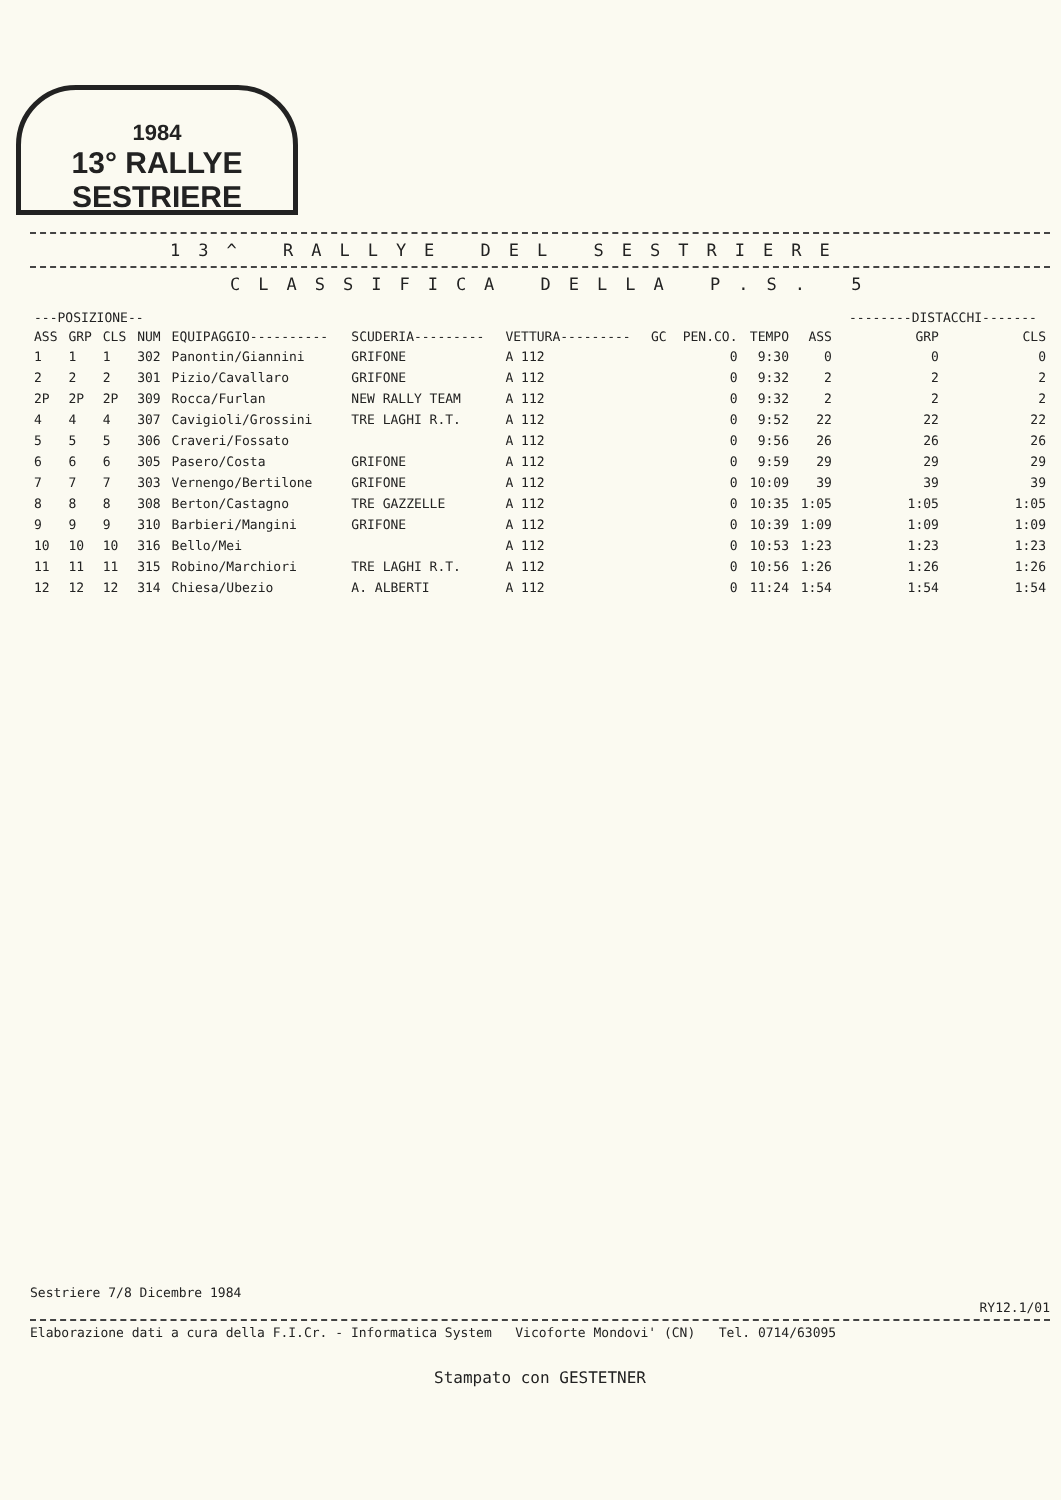1984
13° RALLYE SESTRIERE
13^ RALLYE DEL SESTRIERE
CLASSIFICA DELLA P.S. 5
| ---POSIZIONE-- | | | | | | | | | | | --------DISTACCHI------- | |
| --- | --- | --- | --- | --- | --- | --- | --- | --- | --- | --- | --- | --- |
| ASS | GRP | CLS | NUM | EQUIPAGGIO---------- | SCUDERIA--------- | VETTURA--------- | GC | PEN.CO. | TEMPO | ASS | GRP | CLS |
| 1 | 1 | 1 | 302 | Panontin/Giannini | GRIFONE | A 112 | | 0 | 9:30 | 0 | 0 | 0 |
| 2 | 2 | 2 | 301 | Pizio/Cavallaro | GRIFONE | A 112 | | 0 | 9:32 | 2 | 2 | 2 |
| 2P | 2P | 2P | 309 | Rocca/Furlan | NEW RALLY TEAM | A 112 | | 0 | 9:32 | 2 | 2 | 2 |
| 4 | 4 | 4 | 307 | Cavigioli/Grossini | TRE LAGHI R.T. | A 112 | | 0 | 9:52 | 22 | 22 | 22 |
| 5 | 5 | 5 | 306 | Craveri/Fossato | | A 112 | | 0 | 9:56 | 26 | 26 | 26 |
| 6 | 6 | 6 | 305 | Pasero/Costa | GRIFONE | A 112 | | 0 | 9:59 | 29 | 29 | 29 |
| 7 | 7 | 7 | 303 | Vernengo/Bertilone | GRIFONE | A 112 | | 0 | 10:09 | 39 | 39 | 39 |
| 8 | 8 | 8 | 308 | Berton/Castagno | TRE GAZZELLE | A 112 | | 0 | 10:35 | 1:05 | 1:05 | 1:05 |
| 9 | 9 | 9 | 310 | Barbieri/Mangini | GRIFONE | A 112 | | 0 | 10:39 | 1:09 | 1:09 | 1:09 |
| 10 | 10 | 10 | 316 | Bello/Mei | | A 112 | | 0 | 10:53 | 1:23 | 1:23 | 1:23 |
| 11 | 11 | 11 | 315 | Robino/Marchiori | TRE LAGHI R.T. | A 112 | | 0 | 10:56 | 1:26 | 1:26 | 1:26 |
| 12 | 12 | 12 | 314 | Chiesa/Ubezio | A. ALBERTI | A 112 | | 0 | 11:24 | 1:54 | 1:54 | 1:54 |
Sestriere 7/8 Dicembre 1984
RY12.1/01
Elaborazione dati a cura della F.I.Cr. - Informatica System Vicoforte Mondovi' (CN) Tel. 0714/63095
Stampato con GESTETNER